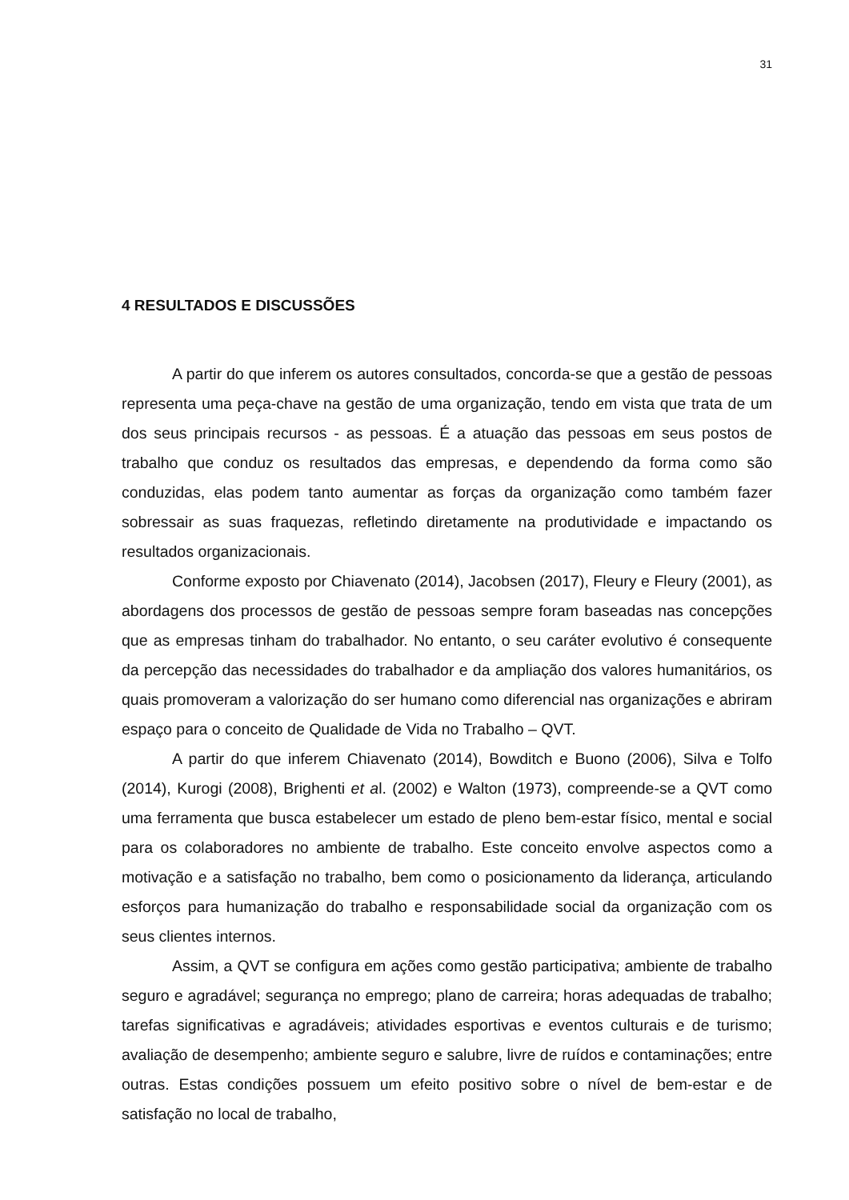31
4 RESULTADOS E DISCUSSÕES
A partir do que inferem os autores consultados, concorda-se que a gestão de pessoas representa uma peça-chave na gestão de uma organização, tendo em vista que trata de um dos seus principais recursos - as pessoas. É a atuação das pessoas em seus postos de trabalho que conduz os resultados das empresas, e dependendo da forma como são conduzidas, elas podem tanto aumentar as forças da organização como também fazer sobressair as suas fraquezas, refletindo diretamente na produtividade e impactando os resultados organizacionais.
Conforme exposto por Chiavenato (2014), Jacobsen (2017), Fleury e Fleury (2001), as abordagens dos processos de gestão de pessoas sempre foram baseadas nas concepções que as empresas tinham do trabalhador. No entanto, o seu caráter evolutivo é consequente da percepção das necessidades do trabalhador e da ampliação dos valores humanitários, os quais promoveram a valorização do ser humano como diferencial nas organizações e abriram espaço para o conceito de Qualidade de Vida no Trabalho – QVT.
A partir do que inferem Chiavenato (2014), Bowditch e Buono (2006), Silva e Tolfo (2014), Kurogi (2008), Brighenti et al. (2002) e Walton (1973), compreende-se a QVT como uma ferramenta que busca estabelecer um estado de pleno bem-estar físico, mental e social para os colaboradores no ambiente de trabalho. Este conceito envolve aspectos como a motivação e a satisfação no trabalho, bem como o posicionamento da liderança, articulando esforços para humanização do trabalho e responsabilidade social da organização com os seus clientes internos.
Assim, a QVT se configura em ações como gestão participativa; ambiente de trabalho seguro e agradável; segurança no emprego; plano de carreira; horas adequadas de trabalho; tarefas significativas e agradáveis; atividades esportivas e eventos culturais e de turismo; avaliação de desempenho; ambiente seguro e salubre, livre de ruídos e contaminações; entre outras. Estas condições possuem um efeito positivo sobre o nível de bem-estar e de satisfação no local de trabalho,